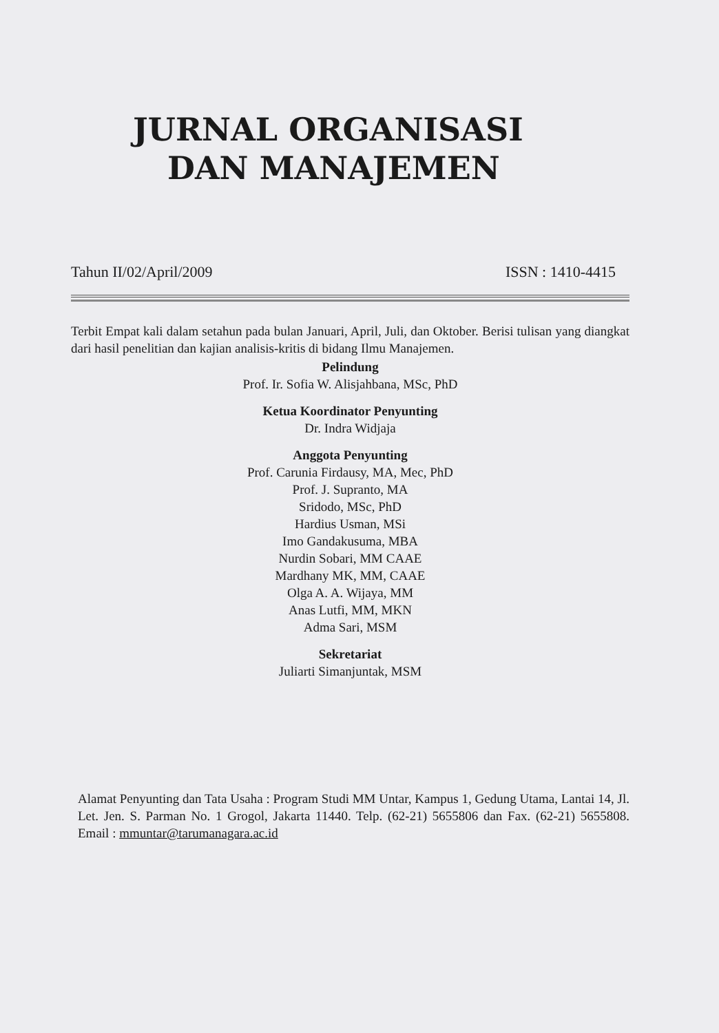JURNAL ORGANISASI
DAN MANAJEMEN
Tahun II/02/April/2009 ISSN : 1410-4415
Terbit Empat kali dalam setahun pada bulan Januari, April, Juli, dan Oktober. Berisi tulisan yang diangkat dari hasil penelitian dan kajian analisis-kritis di bidang Ilmu Manajemen.
Pelindung
Prof. Ir. Sofia W. Alisjahbana, MSc, PhD
Ketua Koordinator Penyunting
Dr. Indra Widjaja
Anggota Penyunting
Prof. Carunia Firdausy, MA, Mec, PhD
Prof. J. Supranto, MA
Sridodo, MSc, PhD
Hardius Usman, MSi
Imo Gandakusuma, MBA
Nurdin Sobari, MM CAAE
Mardhany MK, MM, CAAE
Olga A. A. Wijaya, MM
Anas Lutfi, MM, MKN
Adma Sari, MSM
Sekretariat
Juliarti Simanjuntak, MSM
Alamat Penyunting dan Tata Usaha : Program Studi MM Untar, Kampus 1, Gedung Utama, Lantai 14, Jl. Let. Jen. S. Parman No. 1 Grogol, Jakarta 11440. Telp. (62-21) 5655806 dan Fax. (62-21) 5655808. Email : mmuntar@tarumanagara.ac.id